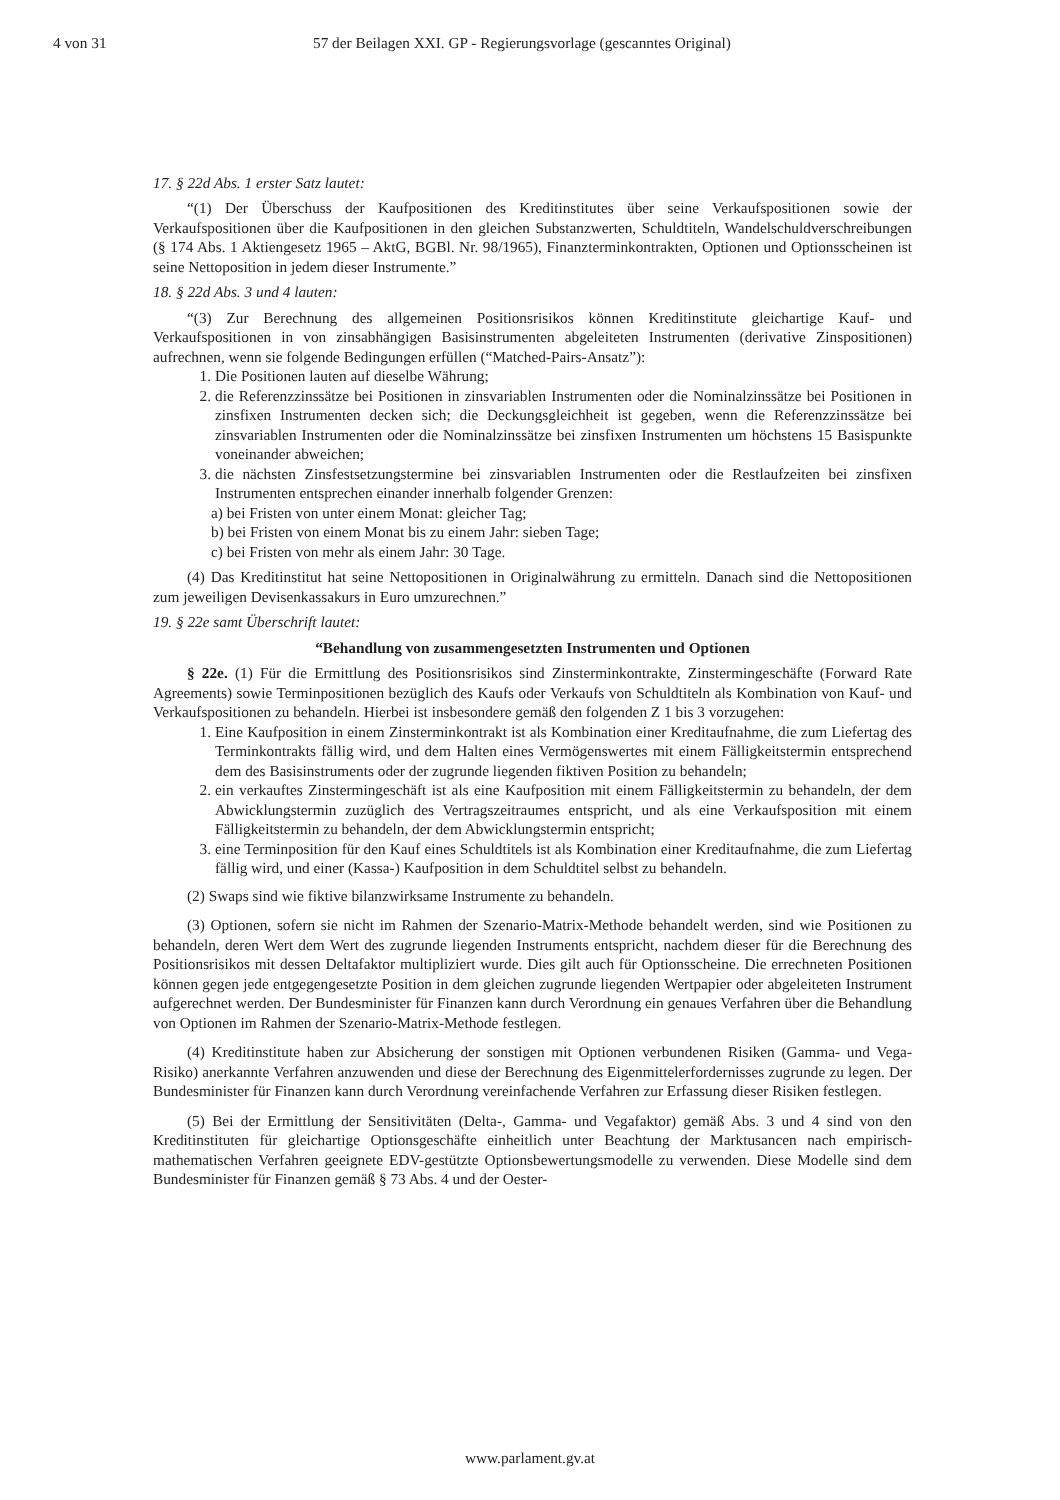4 von 31 57 der Beilagen XXI. GP - Regierungsvorlage (gescanntes Original)
17. § 22d Abs. 1 erster Satz lautet:
“(1) Der Überschuss der Kaufpositionen des Kreditinstitutes über seine Verkaufspositionen sowie der Verkaufspositionen über die Kaufpositionen in den gleichen Substanzwerten, Schuldtiteln, Wandelschuldverschreibungen (§ 174 Abs. 1 Aktiengesetz 1965 – AktG, BGBl. Nr. 98/1965), Finanzterminkontrakten, Optionen und Optionsscheinen ist seine Nettoposition in jedem dieser Instrumente.”
18. § 22d Abs. 3 und 4 lauten:
“(3) Zur Berechnung des allgemeinen Positionsrisikos können Kreditinstitute gleichartige Kauf- und Verkaufspositionen in von zinsabhängigen Basisinstrumenten abgeleiteten Instrumenten (derivative Zinspositionen) aufrechnen, wenn sie folgende Bedingungen erfüllen (“Matched-Pairs-Ansatz”):
1. Die Positionen lauten auf dieselbe Währung;
2. die Referenzzinssätze bei Positionen in zinsvariablen Instrumenten oder die Nominalzinssätze bei Positionen in zinsfixen Instrumenten decken sich; die Deckungsgleichheit ist gegeben, wenn die Referenzzinssätze bei zinsvariablen Instrumenten oder die Nominalzinssätze bei zinsfixen Instrumenten um höchstens 15 Basispunkte voneinander abweichen;
3. die nächsten Zinsfestsetzungstermine bei zinsvariablen Instrumenten oder die Restlaufzeiten bei zinsfixen Instrumenten entsprechen einander innerhalb folgender Grenzen:
a) bei Fristen von unter einem Monat: gleicher Tag;
b) bei Fristen von einem Monat bis zu einem Jahr: sieben Tage;
c) bei Fristen von mehr als einem Jahr: 30 Tage.
(4) Das Kreditinstitut hat seine Nettopositionen in Originalwährung zu ermitteln. Danach sind die Nettopositionen zum jeweiligen Devisenkassakurs in Euro umzurechnen.”
19. § 22e samt Überschrift lautet:
“Behandlung von zusammengesetzten Instrumenten und Optionen
§ 22e. (1) Für die Ermittlung des Positionsrisikos sind Zinsterminkontrakte, Zinstermingeschäfte (Forward Rate Agreements) sowie Terminpositionen bezüglich des Kaufs oder Verkaufs von Schuldtiteln als Kombination von Kauf- und Verkaufspositionen zu behandeln. Hierbei ist insbesondere gemäß den folgenden Z 1 bis 3 vorzugehen:
1. Eine Kaufposition in einem Zinsterminkontrakt ist als Kombination einer Kreditaufnahme, die zum Liefertag des Terminkontrakts fällig wird, und dem Halten eines Vermögenswertes mit einem Fälligkeitstermin entsprechend dem des Basisinstruments oder der zugrunde liegenden fiktiven Position zu behandeln;
2. ein verkauftes Zinstermingeschäft ist als eine Kaufposition mit einem Fälligkeitstermin zu behandeln, der dem Abwicklungstermin zuzüglich des Vertragszeitraumes entspricht, und als eine Verkaufsposition mit einem Fälligkeitstermin zu behandeln, der dem Abwicklungstermin entspricht;
3. eine Terminposition für den Kauf eines Schuldtitels ist als Kombination einer Kreditaufnahme, die zum Liefertag fällig wird, und einer (Kassa-) Kaufposition in dem Schuldtitel selbst zu behandeln.
(2) Swaps sind wie fiktive bilanzwirksame Instrumente zu behandeln.
(3) Optionen, sofern sie nicht im Rahmen der Szenario-Matrix-Methode behandelt werden, sind wie Positionen zu behandeln, deren Wert dem Wert des zugrunde liegenden Instruments entspricht, nachdem dieser für die Berechnung des Positionsrisikos mit dessen Deltafaktor multipliziert wurde. Dies gilt auch für Optionsscheine. Die errechneten Positionen können gegen jede entgegengesetzte Position in dem gleichen zugrunde liegenden Wertpapier oder abgeleiteten Instrument aufgerechnet werden. Der Bundesminister für Finanzen kann durch Verordnung ein genaues Verfahren über die Behandlung von Optionen im Rahmen der Szenario-Matrix-Methode festlegen.
(4) Kreditinstitute haben zur Absicherung der sonstigen mit Optionen verbundenen Risiken (Gamma- und Vega-Risiko) anerkannte Verfahren anzuwenden und diese der Berechnung des Eigenmittelerfordernisses zugrunde zu legen. Der Bundesminister für Finanzen kann durch Verordnung vereinfachende Verfahren zur Erfassung dieser Risiken festlegen.
(5) Bei der Ermittlung der Sensitivitäten (Delta-, Gamma- und Vegafaktor) gemäß Abs. 3 und 4 sind von den Kreditinstituten für gleichartige Optionsgeschäfte einheitlich unter Beachtung der Marktusancen nach empirisch-mathematischen Verfahren geeignete EDV-gestützte Optionsbewertungsmodelle zu verwenden. Diese Modelle sind dem Bundesminister für Finanzen gemäß § 73 Abs. 4 und der Oester-
www.parlament.gv.at